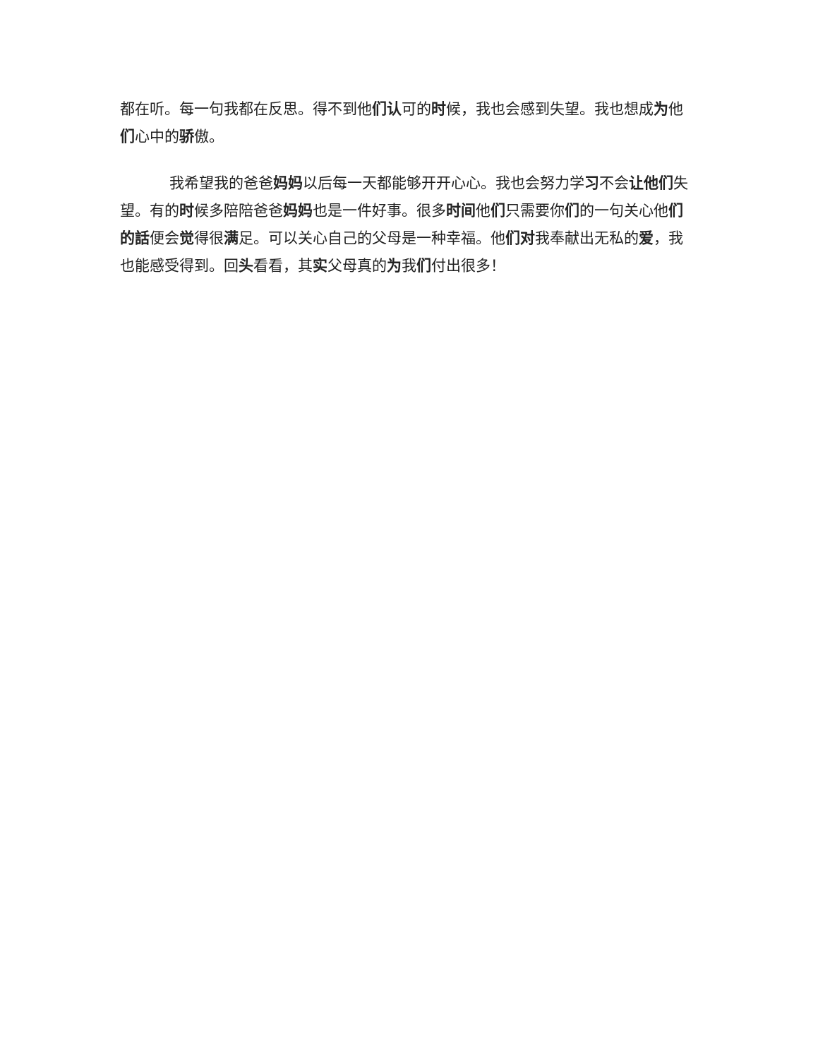都在听。每一句我都在反思。得不到他们认可的时候，我也会感到失望。我也想成为他们心中的骄傲。
我希望我的爸爸妈妈以后每一天都能够开开心心。我也会努力学习不会让他们失望。有的时候多陪陪爸爸妈妈也是一件好事。很多时间他们只需要你们的一句关心他们的話便会觉得很满足。可以关心自己的父母是一种幸福。他们对我奉献出无私的爱，我也能感受得到。回头看看，其实父母真的为我们付出很多！